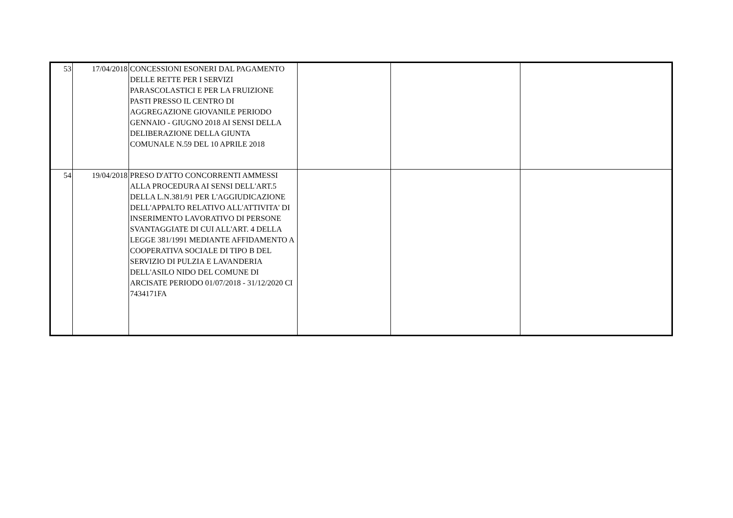| 53 | 17/04/2018 | CONCESSIONI ESONERI DAL PAGAMENTO DELLE RETTE PER I SERVIZI PARASCOLASTICI E PER LA FRUIZIONE PASTI PRESSO IL CENTRO DI AGGREGAZIONE GIOVANILE PERIODO GENNAIO - GIUGNO 2018 AI SENSI DELLA DELIBERAZIONE DELLA GIUNTA COMUNALE N.59 DEL 10 APRILE 2018 | | | |
| 54 | 19/04/2018 | PRESO D'ATTO CONCORRENTI AMMESSI ALLA PROCEDURA AI SENSI DELL'ART.5 DELLA L.N.381/91 PER L'AGGIUDICAZIONE DELL'APPALTO RELATIVO ALL'ATTIVITA' DI INSERIMENTO LAVORATIVO DI PERSONE SVANTAGGIATE DI CUI ALL'ART. 4 DELLA LEGGE 381/1991 MEDIANTE AFFIDAMENTO A COOPERATIVA SOCIALE DI TIPO B DEL SERVIZIO DI PULZIA E LAVANDERIA DELL'ASILO NIDO DEL COMUNE DI ARCISATE PERIODO 01/07/2018 - 31/12/2020 CI 7434171FA | | | |